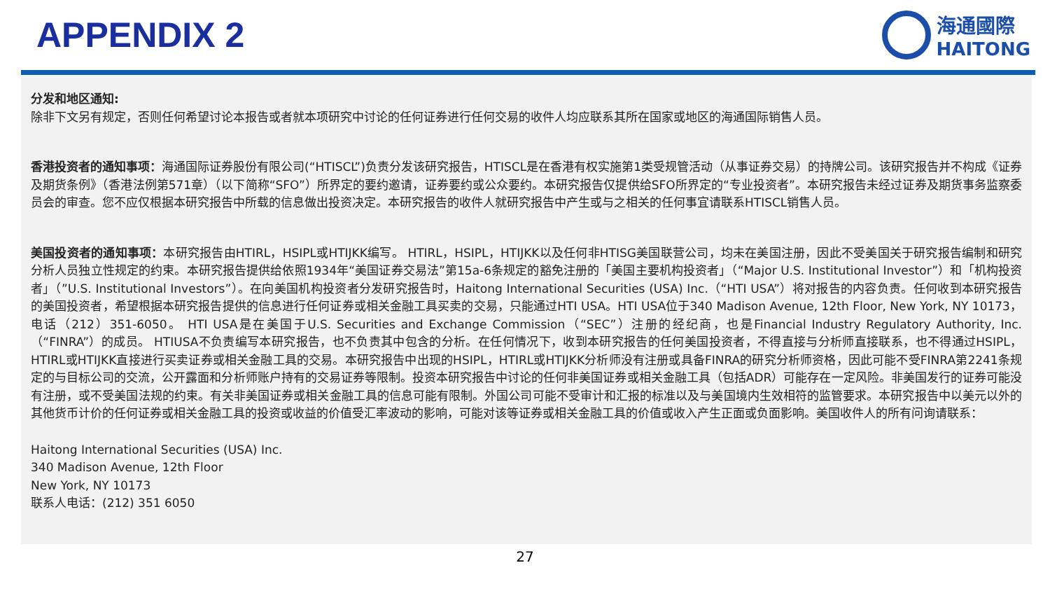APPENDIX 2
海通國際
HAITONG
分发和地区通知:
除非下文另有规定，否则任何希望讨论本报告或者就本项研究中讨论的任何证券进行任何交易的收件人均应联系其所在国家或地区的海通国际销售人员。
香港投资者的通知事项：海通国际证券股份有限公司(“HTISCL”)负责分发该研究报告，HTISCL是在香港有权实施第1类受规管活动（从事证券交易）的持牌公司。该研究报告并不构成《证券及期货条例》（香港法例第571章）（以下简称“SFO”）所界定的要约邀请，证券要约或公众要约。本研究报告仅提供给SFO所界定的“专业投资者”。本研究报告未经过证券及期货事务监察委员会的审查。您不应仅根据本研究报告中所载的信息做出投资决定。本研究报告的收件人就研究报告中产生或与之相关的任何事宜请联系HTISCL销售人员。
美国投资者的通知事项：本研究报告由HTIRL，HSIPL或HTIJKK编写。 HTIRL，HSIPL，HTIJKK以及任何非HTISG美国联营公司，均未在美国注册，因此不受美国关于研究报告编制和研究分析人员独立性规定的约束。本研究报告提供给依照1934年“美国证券交易法”第15a-6条规定的豁免注册的「美国主要机构投资者」（“Major U.S. Institutional Investor”）和「机构投资者」（”U.S. Institutional Investors”）。在向美国机构投资者分发研究报告时，Haitong International Securities (USA) Inc.（“HTI USA”）将对报告的内容负责。任何收到本研究报告的美国投资者，希望根据本研究报告提供的信息进行任何证券或相关金融工具买卖的交易，只能通过HTI USA。HTI USA位于340 Madison Avenue, 12th Floor, New York, NY 10173，电话（212）351-6050。 HTI USA是在美国于U.S. Securities and Exchange Commission（“SEC”）注册的经纪商，也是Financial Industry Regulatory Authority, Inc.（“FINRA”）的成员。 HTIUSA不负责编写本研究报告，也不负责其中包含的分析。在任何情况下，收到本研究报告的任何美国投资者，不得直接与分析师直接联系，也不得通过HSIPL，HTIRL或HTIJKK直接进行买卖证券或相关金融工具的交易。本研究报告中出现的HSIPL，HTIRL或HTIJKK分析师没有注册或具备FINRA的研究分析师资格，因此可能不受FINRA第2241条规定的与目标公司的交流，公开露面和分析师账户持有的交易证券等限制。投资本研究报告中讨论的任何非美国证券或相关金融工具（包括ADR）可能存在一定风险。非美国发行的证券可能没有注册，或不受美国法规的约束。有关非美国证券或相关金融工具的信息可能有限制。外国公司可能不受审计和汇报的标准以及与美国境内生效相符的监管要求。本研究报告中以美元以外的其他货币计价的任何证券或相关金融工具的投资或收益的价值受汇率波动的影响，可能对该等证券或相关金融工具的价值或收入产生正面或负面影响。美国收件人的所有问询请联系：
Haitong International Securities (USA) Inc.
340 Madison Avenue, 12th Floor
New York, NY 10173
联系人电话：(212) 351 6050
27